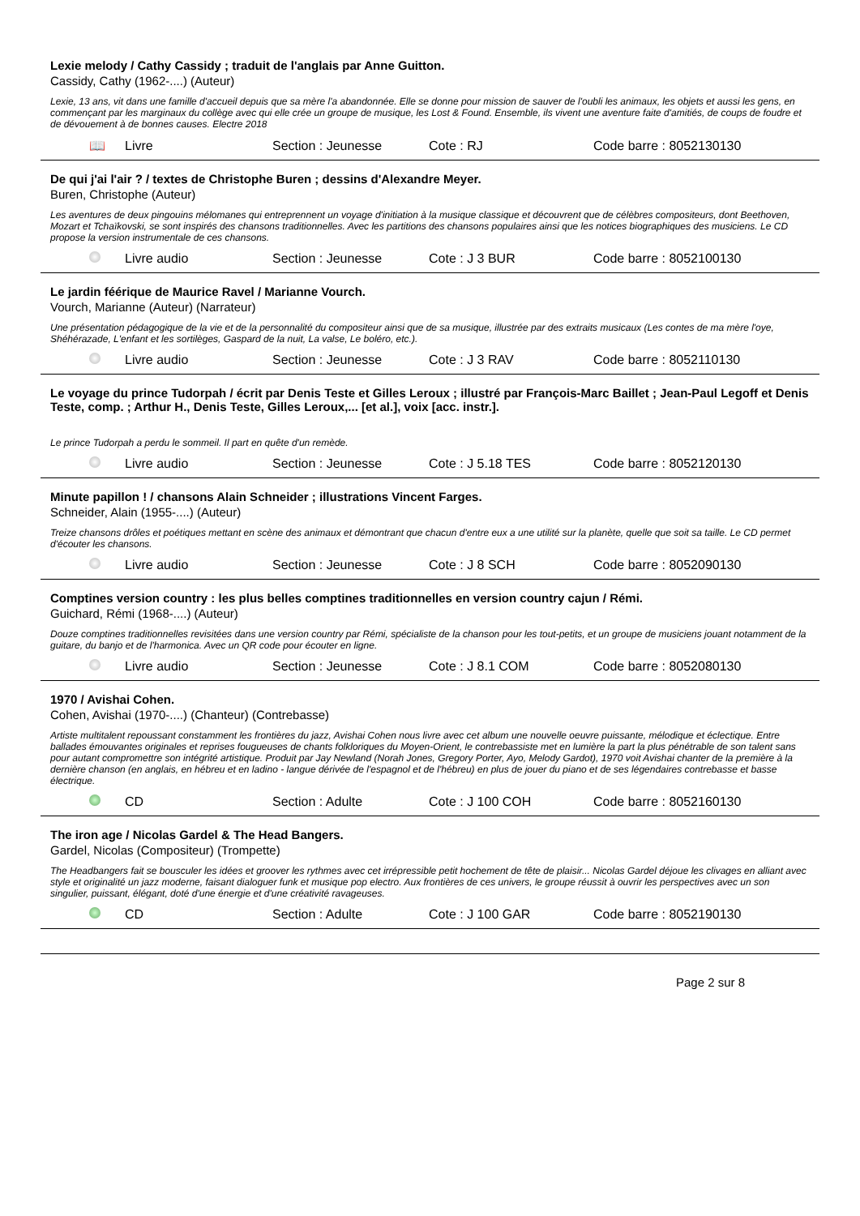Lexie melody / Cathy Cassidy ; traduit de l'anglais par Anne Guitton.
Cassidy, Cathy (1962-....) (Auteur)
Lexie, 13 ans, vit dans une famille d'accueil depuis que sa mère l'a abandonnée. Elle se donne pour mission de sauver de l'oubli les animaux, les objets et aussi les gens, en commençant par les marginaux du collège avec qui elle crée un groupe de musique, les Lost & Found. Ensemble, ils vivent une aventure faite d'amitiés, de coups de foudre et de dévouement à de bonnes causes. Electre 2018
📖 Livre Section : Jeunesse Cote : RJ Code barre : 8052130130
De qui j'ai l'air ? / textes de Christophe Buren ; dessins d'Alexandre Meyer.
Buren, Christophe (Auteur)
Les aventures de deux pingouins mélomanes qui entreprennent un voyage d'initiation à la musique classique et découvrent que de célèbres compositeurs, dont Beethoven, Mozart et Tchaïkovski, se sont inspirés des chansons traditionnelles. Avec les partitions des chansons populaires ainsi que les notices biographiques des musiciens. Le CD propose la version instrumentale de ces chansons.
Livre audio Section : Jeunesse Cote : J 3 BUR Code barre : 8052100130
Le jardin féérique de Maurice Ravel / Marianne Vourch.
Vourch, Marianne (Auteur) (Narrateur)
Une présentation pédagogique de la vie et de la personnalité du compositeur ainsi que de sa musique, illustrée par des extraits musicaux (Les contes de ma mère l'oye, Shéhérazade, L'enfant et les sortilèges, Gaspard de la nuit, La valse, Le boléro, etc.).
Livre audio Section : Jeunesse Cote : J 3 RAV Code barre : 8052110130
Le voyage du prince Tudorpah / écrit par Denis Teste et Gilles Leroux ; illustré par François-Marc Baillet ; Jean-Paul Legoff et Denis Teste, comp. ; Arthur H., Denis Teste, Gilles Leroux,... [et al.], voix [acc. instr.].
Le prince Tudorpah a perdu le sommeil. Il part en quête d'un remède.
Livre audio Section : Jeunesse Cote : J 5.18 TES Code barre : 8052120130
Minute papillon ! / chansons Alain Schneider ; illustrations Vincent Farges.
Schneider, Alain (1955-....) (Auteur)
Treize chansons drôles et poétiques mettant en scène des animaux et démontrant que chacun d'entre eux a une utilité sur la planète, quelle que soit sa taille. Le CD permet d'écouter les chansons.
Livre audio Section : Jeunesse Cote : J 8 SCH Code barre : 8052090130
Comptines version country : les plus belles comptines traditionnelles en version country cajun / Rémi.
Guichard, Rémi (1968-....) (Auteur)
Douze comptines traditionnelles revisitées dans une version country par Rémi, spécialiste de la chanson pour les tout-petits, et un groupe de musiciens jouant notamment de la guitare, du banjo et de l'harmonica. Avec un QR code pour écouter en ligne.
Livre audio Section : Jeunesse Cote : J 8.1 COM Code barre : 8052080130
1970 / Avishai Cohen.
Cohen, Avishai (1970-....) (Chanteur) (Contrebasse)
Artiste multitalent repoussant constamment les frontières du jazz, Avishai Cohen nous livre avec cet album une nouvelle oeuvre puissante, mélodique et éclectique. Entre ballades émouvantes originales et reprises fougueuses de chants folkloriques du Moyen-Orient, le contrebassiste met en lumière la part la plus pénétrable de son talent sans pour autant compromettre son intégrité artistique. Produit par Jay Newland (Norah Jones, Gregory Porter, Ayo, Melody Gardot), 1970 voit Avishai chanter de la première à la dernière chanson (en anglais, en hébreu et en ladino - langue dérivée de l'espagnol et de l'hébreu) en plus de jouer du piano et de ses légendaires contrebasse et basse électrique.
CD Section : Adulte Cote : J 100 COH Code barre : 8052160130
The iron age / Nicolas Gardel & The Head Bangers.
Gardel, Nicolas (Compositeur) (Trompette)
The Headbangers fait se bousculer les idées et groover les rythmes avec cet irrépressible petit hochement de tête de plaisir... Nicolas Gardel déjoue les clivages en alliant avec style et originalité un jazz moderne, faisant dialoguer funk et musique pop electro. Aux frontières de ces univers, le groupe réussit à ouvrir les perspectives avec un son singulier, puissant, élégant, doté d'une énergie et d'une créativité ravageuses.
CD Section : Adulte Cote : J 100 GAR Code barre : 8052190130
Page 2 sur 8